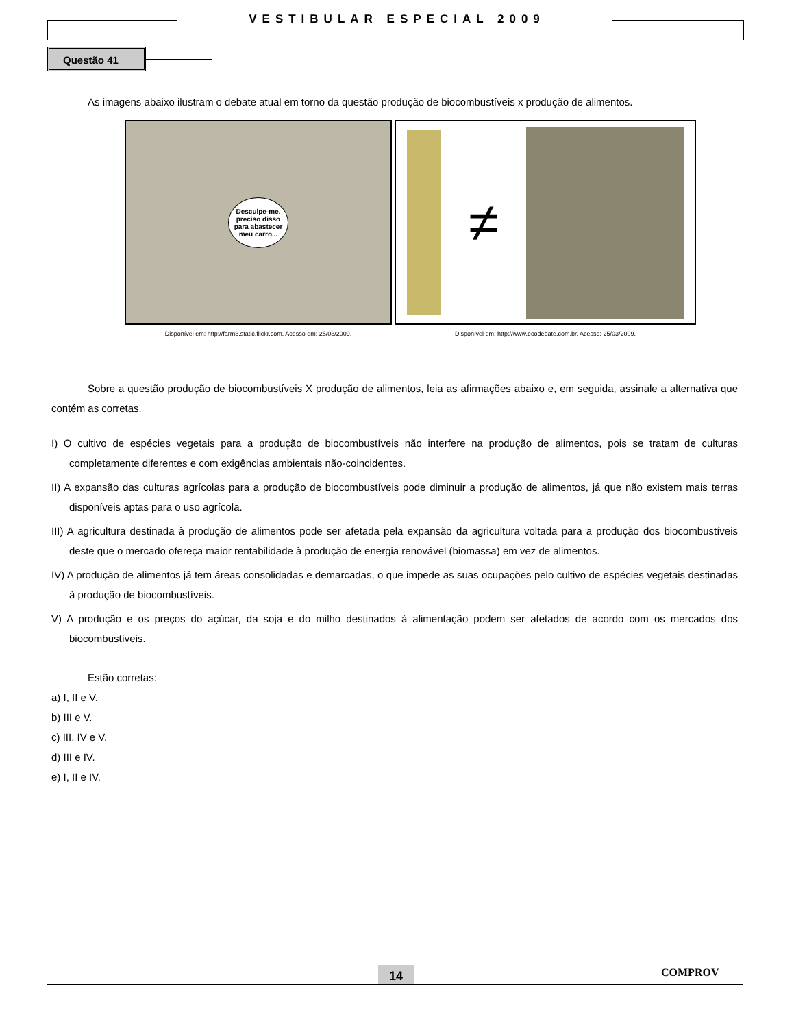VESTIBULAR ESPECIAL 2009
Questão 41
As imagens abaixo ilustram o debate atual em torno da questão produção de biocombustíveis x produção de alimentos.
Desculpe-me,
preciso disso
para abastecer
meu carro...
Disponível em: http://farm3.static.flickr.com. Acesso em: 25/03/2009.
≠
Disponível em: http://www.ecodebate.com.br. Acesso: 25/03/2009.
Sobre a questão produção de biocombustíveis X produção de alimentos, leia as afirmações abaixo e, em seguida, assinale a alternativa que contém as corretas.
I) O cultivo de espécies vegetais para a produção de biocombustíveis não interfere na produção de alimentos, pois se tratam de culturas completamente diferentes e com exigências ambientais não-coincidentes.
II) A expansão das culturas agrícolas para a produção de biocombustíveis pode diminuir a produção de alimentos, já que não existem mais terras disponíveis aptas para o uso agrícola.
III) A agricultura destinada à produção de alimentos pode ser afetada pela expansão da agricultura voltada para a produção dos biocombustíveis deste que o mercado ofereça maior rentabilidade à produção de energia renovável (biomassa) em vez de alimentos.
IV) A produção de alimentos já tem áreas consolidadas e demarcadas, o que impede as suas ocupações pelo cultivo de espécies vegetais destinadas à produção de biocombustíveis.
V) A produção e os preços do açúcar, da soja e do milho destinados à alimentação podem ser afetados de acordo com os mercados dos biocombustíveis.
Estão corretas:
a) I, II e V.
b) III e V.
c) III, IV e V.
d) III e IV.
e) I, II e IV.
14 COMPROV